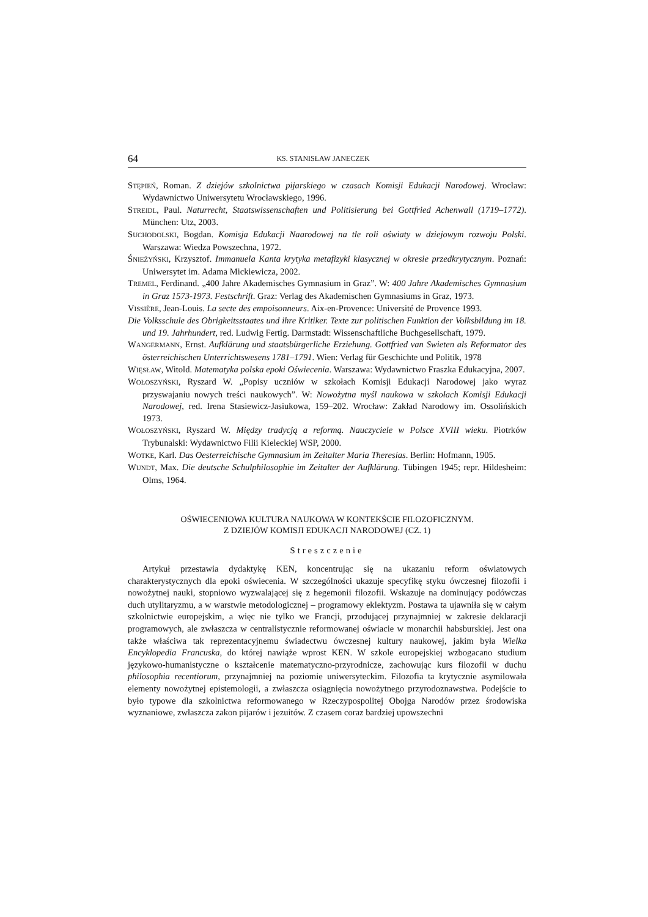64 KS. STANISŁAW JANECZEK
STĘPIEŃ, Roman. Z dziejów szkolnictwa pijarskiego w czasach Komisji Edukacji Narodowej. Wrocław: Wydawnictwo Uniwersytetu Wrocławskiego, 1996.
STREIDL, Paul. Naturrecht, Staatswissenschaften und Politisierung bei Gottfried Achenwall (1719–1772). München: Utz, 2003.
SUCHODOLSKI, Bogdan. Komisja Edukacji Naarodowej na tle roli oświaty w dziejowym rozwoju Polski. Warszawa: Wiedza Powszechna, 1972.
ŚNIEŻYŃSKI, Krzysztof. Immanuela Kanta krytyka metafizyki klasycznej w okresie przedkrytycznym. Poznań: Uniwersytet im. Adama Mickiewicza, 2002.
TREMEL, Ferdinand. „400 Jahre Akademisches Gymnasium in Graz”. W: 400 Jahre Akademisches Gymnasium in Graz 1573-1973. Festschrift. Graz: Verlag des Akademischen Gymnasiums in Graz, 1973.
VISSIÈRE, Jean-Louis. La secte des empoisonneurs. Aix-en-Provence: Université de Provence 1993.
Die Volksschule des Obrigkeitsstaates und ihre Kritiker. Texte zur politischen Funktion der Volksbildung im 18. und 19. Jahrhundert, red. Ludwig Fertig. Darmstadt: Wissenschaftliche Buchgesellschaft, 1979.
WANGERMANN, Ernst. Aufklärung und staatsbürgerliche Erziehung. Gottfried van Swieten als Reformator des österreichischen Unterrichtswesens 1781–1791. Wien: Verlag für Geschichte und Politik, 1978
WIĘSŁAW, Witold. Matematyka polska epoki Oświecenia. Warszawa: Wydawnictwo Fraszka Edukacyjna, 2007.
WOŁOSZYŃSKI, Ryszard W. „Popisy uczniów w szkołach Komisji Edukacji Narodowej jako wyraz przyswajaniu nowych treści naukowych”. W: Nowożytna myśl naukowa w szkołach Komisji Edukacji Narodowej, red. Irena Stasiewicz-Jasiukowa, 159–202. Wrocław: Zakład Narodowy im. Ossolińskich 1973.
WOŁOSZYŃSKI, Ryszard W. Między tradycją a reformą. Nauczyciele w Polsce XVIII wieku. Piotrków Trybunalski: Wydawnictwo Filii Kieleckiej WSP, 2000.
WOTKE, Karl. Das Oesterreichische Gymnasium im Zeitalter Maria Theresias. Berlin: Hofmann, 1905.
WUNDT, Max. Die deutsche Schulphilosophie im Zeitalter der Aufklärung. Tübingen 1945; repr. Hildesheim: Olms, 1964.
OŚWIECENIOWA KULTURA NAUKOWA W KONTEKŚCIE FILOZOFICZNYM.
Z DZIEJÓW KOMISJI EDUKACJI NARODOWEJ (CZ. 1)
Streszczenie
Artykuł przestawia dydaktykę KEN, koncentrując się na ukazaniu reform oświatowych charakterystycznych dla epoki oświecenia. W szczególności ukazuje specyfikę styku ówczesnej filozofii i nowożytnej nauki, stopniowo wyzwalającej się z hegemonii filozofii. Wskazuje na dominujący podówczas duch utylitaryzmu, a w warstwie metodologicznej – programowy eklektyzm. Postawa ta ujawniła się w całym szkolnictwie europejskim, a więc nie tylko we Francji, przodującej przynajmniej w zakresie deklaracji programowych, ale zwłaszcza w centralistycznie reformowanej oświacie w monarchii habsburskiej. Jest ona także właściwa tak reprezentacyjnemu świadectwu ówczesnej kultury naukowej, jakim była Wielka Encyklopedia Francuska, do której nawiąże wprost KEN. W szkole europejskiej wzbogacano studium językowo-humanistyczne o kształcenie matematyczno-przyrodnicze, zachowując kurs filozofii w duchu philosophia recentiorum, przynajmniej na poziomie uniwersyteckim. Filozofia ta krytycznie asymilowała elementy nowożytnej epistemologii, a zwłaszcza osiągnięcia nowożytnego przyrodoznawstwa. Podejście to było typowe dla szkolnictwa reformowanego w Rzeczypospolitej Obojga Narodów przez środowiska wyznaniowe, zwłaszcza zakon pijarów i jezuitów. Z czasem coraz bardziej upowszechni